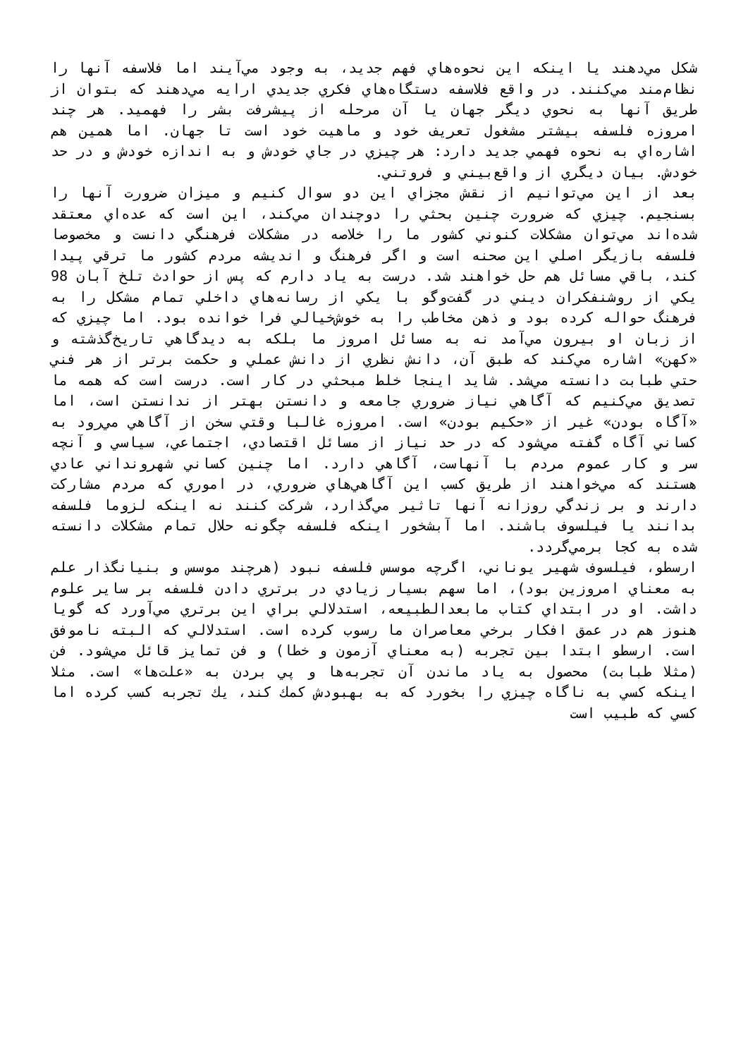شكل مي‌دهند يا اينكه اين نحوه‌هاي فهم جديد، به وجود مي‌آيند اما فلاسفه آنها را نظام‌مند مي‌كنند. در واقع فلاسفه دستگاه‌هاي فكري جديدي ارايه مي‌دهند كه بتوان از طريق آنها به نحوي ديگر جهان يا آن مرحله از پيشرفت بشر را فهميد. هر چند امروزه فلسفه بيشتر مشغول تعريف خود و ماهيت خود است تا جهان. اما همين هم اشاره‌اي به نحوه فهمي جديد دارد: هر چيزي در جاي خودش و به اندازه خودش و در حد خودش. بيان ديگري از واقع‌بيني و فروتني.
بعد از اين مي‌توانيم از نقش مجزاي اين دو سوال كنيم و ميزان ضرورت آنها را بسنجيم. چيزي كه ضرورت چنين بحثي را دوچندان مي‌كند، اين است كه عده‌اي معتقد شده‌اند مي‌توان مشكلات كنوني كشور ما را خلاصه در مشكلات فرهنگي دانست و مخصوصا فلسفه بازيگر اصلي اين صحنه است و اگر فرهنگ و انديشه مردم كشور ما ترقي پيدا كند، باقي مسائل هم حل خواهند شد. درست به ياد دارم كه پس از حوادث تلخ آبان 98 يكي از روشنفكران ديني در گفت‌وگو با يكي از رسانه‌هاي داخلي تمام مشكل را به فرهنگ حواله كرده بود و ذهن مخاطب را به خوش‌خيالي فرا خوانده بود. اما چيزي كه از زبان او بيرون مي‌آمد نه به مسائل امروز ما بلكه به ديدگاهي تاريخ‌گذشته و «كهن» اشاره مي‌كند كه طبق آن، دانش نظري از دانش عملي و حكمت برتر از هر فني حتي طبابت دانسته مي‌شد. شايد اينجا خلط مبحثي در كار است. درست است كه همه ما تصديق مي‌كنيم كه آگاهي نياز ضروري جامعه و دانستن بهتر از ندانستن است، اما «آگاه بودن» غير از «حكيم بودن» است. امروزه غالبا وقتي سخن از آگاهي مي‌رود به كساني آگاه گفته مي‌شود كه در حد نياز از مسائل اقتصادي، اجتماعي، سياسي و آنچه سر و كار عموم مردم با آنهاست، آگاهي دارد. اما چنين كساني شهرونداني عادي هستند كه مي‌خواهند از طريق كسب اين آگاهي‌هاي ضروري، در اموري كه مردم مشاركت دارند و بر زندگي روزانه آنها تاثير مي‌گذارد، شركت كنند نه اينكه لزوما فلسفه بدانند يا فيلسوف باشند. اما آبشخور اينكه فلسفه چگونه حلال تمام مشكلات دانسته شده به كجا برمي‌گردد.
ارسطو، فيلسوف شهير يوناني، اگرچه موسس فلسفه نبود (هرچند موسس و بنيانگذار علم به معناي امروزين بود)، اما سهم بسيار زيادي در برتري دادن فلسفه بر ساير علوم داشت. او در ابتداي كتاب مابعدالطبيعه، استدلالي براي اين برتري مي‌آورد كه گويا هنوز هم در عمق افكار برخي معاصران ما رسوب كرده است. استدلالي كه البته ناموفق است. ارسطو ابتدا بين تجربه (به معناي آزمون و خطا) و فن تمايز قائل مي‌شود. فن (مثلا طبابت) محصول به ياد ماندن آن تجربه‌ها و پي بردن به «علت‌ها» است. مثلا اينكه كسي به ناگاه چيزي را بخورد كه به بهبودش كمك كند، يك تجربه كسب كرده اما كسي كه طبيب است